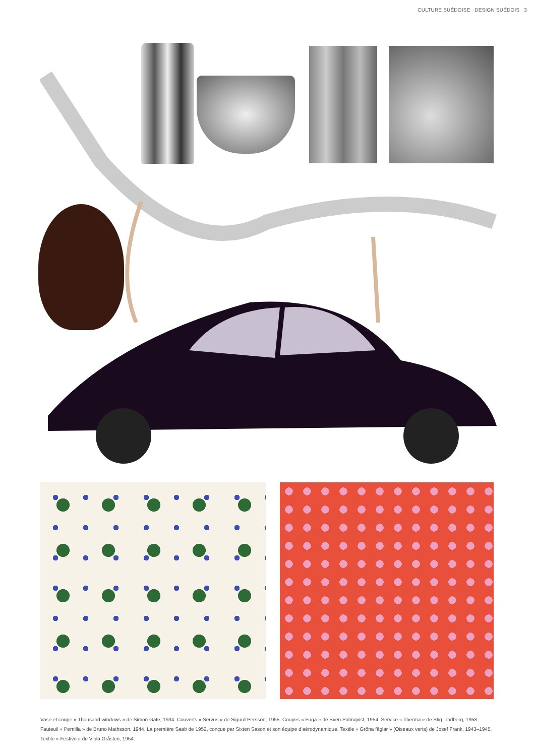CULTURE SUÉDOISE DESIGN SUÉDOIS 3
Vase et coupe « Thousand windows » de Simon Gate, 1934. Couverts « Servus » de Sigurd Persson, 1955. Coupes « Fuga » de Sven Palmqvist, 1954. Service « Therma » de Stig Lindberg, 1958. Fauteuil « Pernilla » de Bruno Mathsson, 1944. La première Saab de 1952, conçue par Sixten Sason et son équipe d’aérodynamique. Textile « Gröna fåglar » (Oiseaux verts) de Josef Frank, 1943–1945. Textile « Festivo » de Viola Gråsten, 1954.